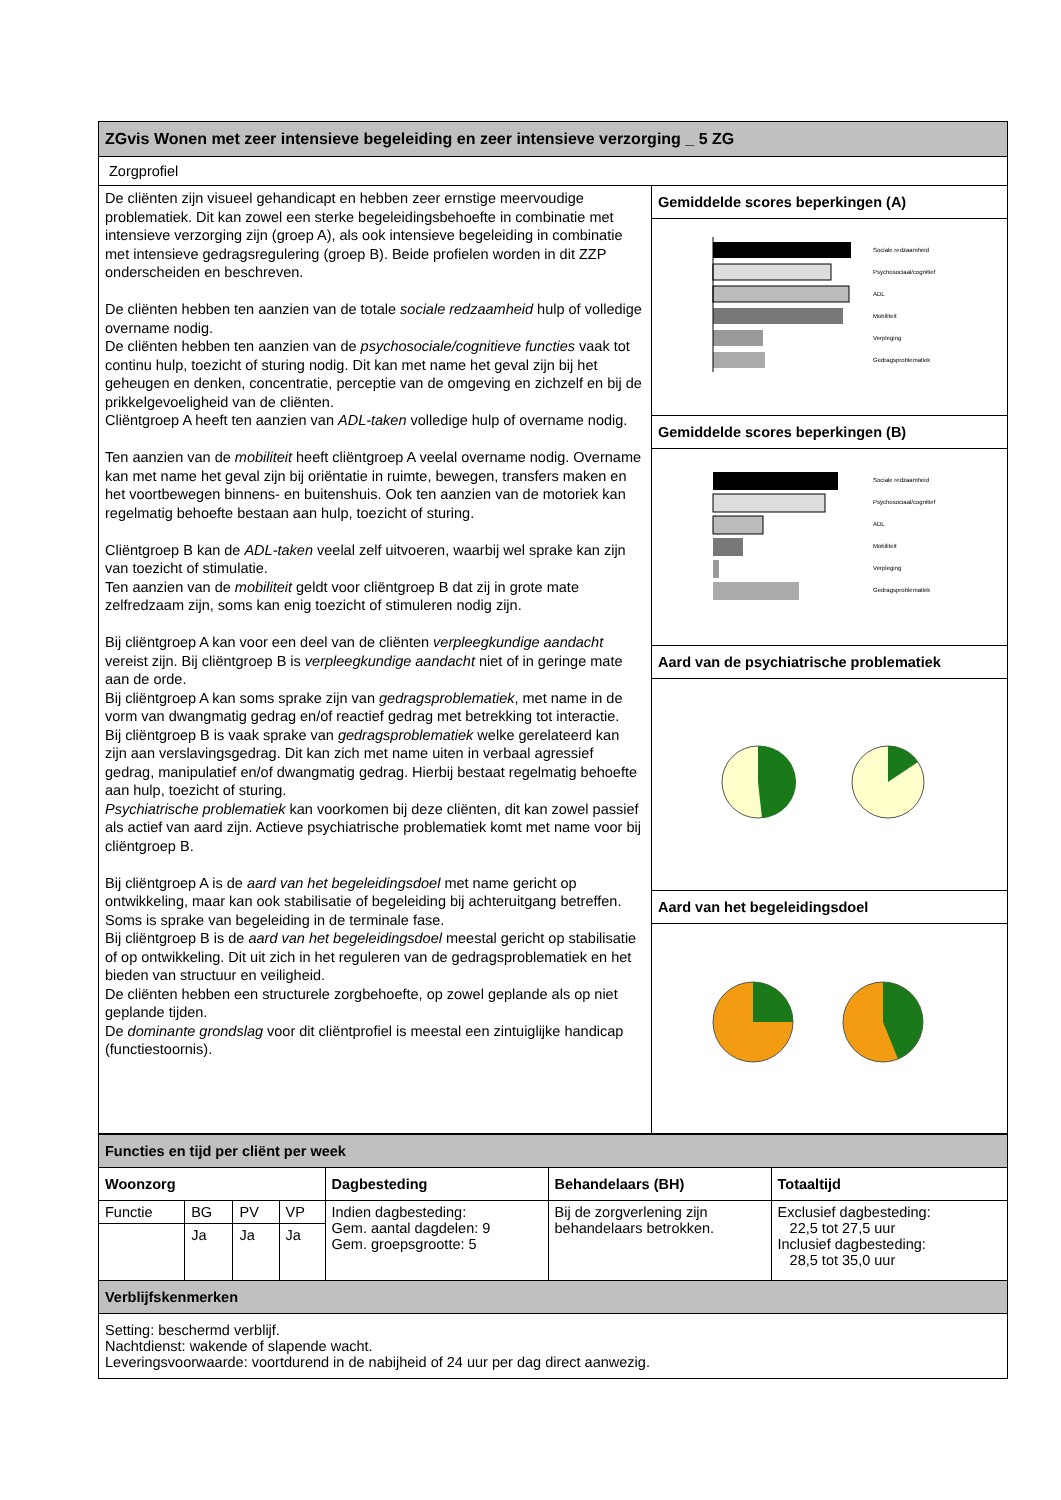| ZGvis Wonen met zeer intensieve begeleiding en zeer intensieve verzorging _ 5 ZG | |
| Zorgprofiel | |
| De cliënten zijn visueel gehandicapt en hebben zeer ernstige meervoudige problematiek. Dit kan zowel een sterke begeleidingsbehoefte in combinatie met intensieve verzorging zijn (groep A), als ook intensieve begeleiding in combinatie met intensieve gedragsregulering (groep B). Beide profielen worden in dit ZZP onderscheiden en beschreven. De cliënten hebben ten aanzien van de totale sociale redzaamheid hulp of volledige overname nodig. De cliënten hebben ten aanzien van de psychosociale/cognitieve functies vaak tot continu hulp, toezicht of sturing nodig. Dit kan met name het geval zijn bij het geheugen en denken, concentratie, perceptie van de omgeving en zichzelf en bij de prikkelgevoeligheid van de cliënten. Cliëntgroep A heeft ten aanzien van ADL-taken volledige hulp of overname nodig. Ten aanzien van de mobiliteit heeft cliëntgroep A veelal overname nodig. Overname kan met name het geval zijn bij oriëntatie in ruimte, bewegen, transfers maken en het voortbewegen binnens- en buitenshuis. Ook ten aanzien van de motoriek kan regelmatig behoefte bestaan aan hulp, toezicht of sturing. Cliëntgroep B kan de ADL-taken veelal zelf uitvoeren, waarbij wel sprake kan zijn van toezicht of stimulatie. Ten aanzien van de mobiliteit geldt voor cliëntgroep B dat zij in grote mate zelfredzaam zijn, soms kan enig toezicht of stimuleren nodig zijn. Bij cliëntgroep A kan voor een deel van de cliënten verpleegkundige aandacht vereist zijn. Bij cliëntgroep B is verpleegkundige aandacht niet of in geringe mate aan de orde. Bij cliëntgroep A kan soms sprake zijn van gedragsproblematiek , met name in de vorm van dwangmatig gedrag en/of reactief gedrag met betrekking tot interactie. Bij cliëntgroep B is vaak sprake van gedragsproblematiek welke gerelateerd kan zijn aan verslavingsgedrag. Dit kan zich met name uiten in verbaal agressief gedrag, manipulatief en/of dwangmatig gedrag. Hierbij bestaat regelmatig behoefte aan hulp, toezicht of sturing. Psychiatrische problematiek kan voorkomen bij deze cliënten, dit kan zowel passief als actief van aard zijn. Actieve psychiatrische problematiek komt met name voor bij cliëntgroep B. Bij cliëntgroep A is de aard van het begeleidingsdoel met name gericht op ontwikkeling, maar kan ook stabilisatie of begeleiding bij achteruitgang betreffen. Soms is sprake van begeleiding in de terminale fase. Bij cliëntgroep B is de aard van het begeleidingsdoel meestal gericht op stabilisatie of op ontwikkeling. Dit uit zich in het reguleren van de gedragsproblematiek en het bieden van structuur en veiligheid. De cliënten hebben een structurele zorgbehoefte, op zowel geplande als op niet geplande tijden. De dominante grondslag voor dit cliëntprofiel is meestal een zintuiglijke handicap (functiestoornis). | Gemiddelde scores beperkingen (A) |
| | Sociale redzaamheid Psychosociaal/cognitief ADL Mobiliteit Verpleging Gedragsproblematiek |
| | Gemiddelde scores beperkingen (B) |
| | Sociale redzaamheid Psychosociaal/cognitief ADL Mobiliteit Verpleging Gedragsproblematiek |
| | Aard van de psychiatrische problematiek |
| | Aard van het begeleidingsdoel |
| Functies en tijd per cliënt per week | | | | | | |
| Woonzorg | | | | Dagbesteding | Behandelaars (BH) | Totaaltijd |
| Functie | BG | PV | VP | Indien dagbesteding: Gem. aantal dagdelen: 9 Gem. groepsgrootte: 5 | Bij de zorgverlening zijn behandelaars betrokken. | Exclusief dagbesteding: 22,5 tot 27,5 uur Inclusief dagbesteding: 28,5 tot 35,0 uur |
| | Ja | Ja | Ja | | | |
| Verblijfskenmerken | | | | | | |
| Setting: beschermd verblijf. Nachtdienst: wakende of slapende wacht. Leveringsvoorwaarde: voortdurend in de nabijheid of 24 uur per dag direct aanwezig. | | | | | | |